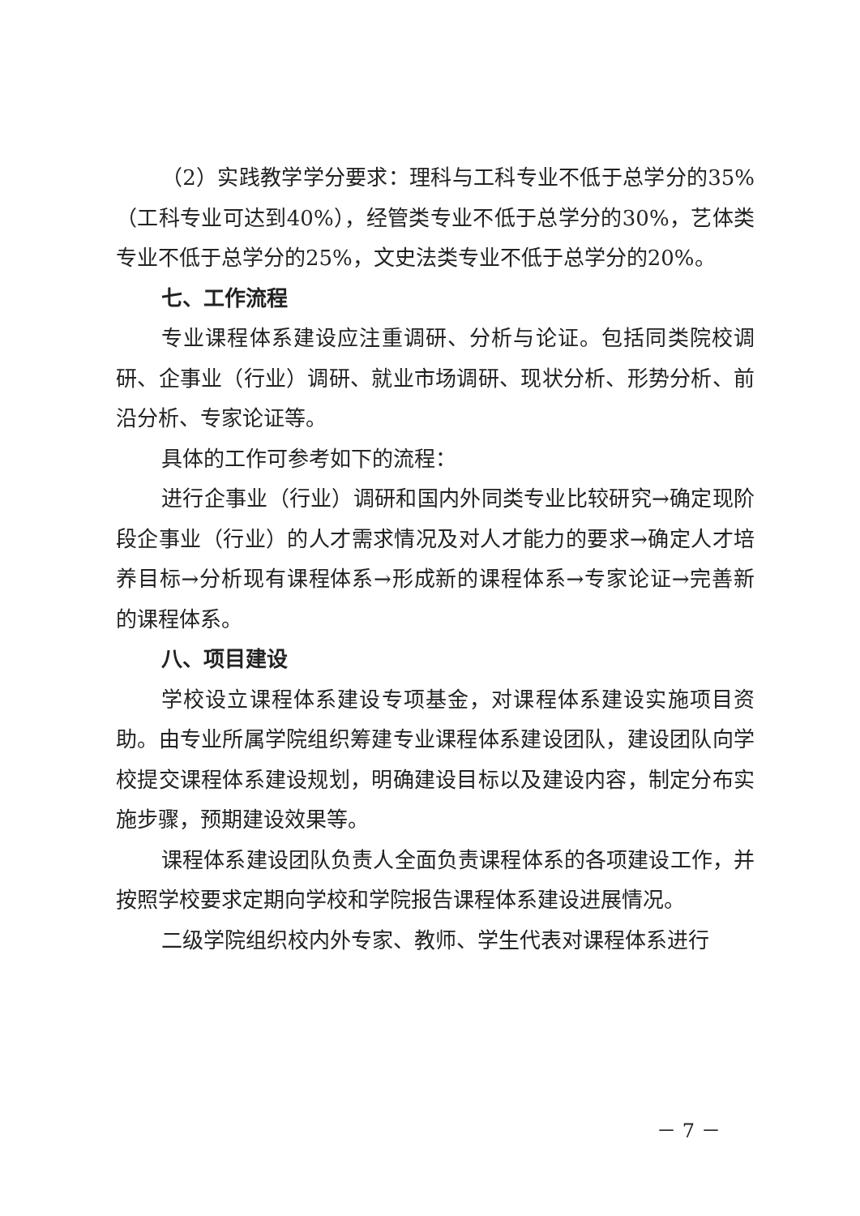（2）实践教学学分要求：理科与工科专业不低于总学分的35%（工科专业可达到40%），经管类专业不低于总学分的30%，艺体类专业不低于总学分的25%，文史法类专业不低于总学分的20%。
七、工作流程
专业课程体系建设应注重调研、分析与论证。包括同类院校调研、企事业（行业）调研、就业市场调研、现状分析、形势分析、前沿分析、专家论证等。
具体的工作可参考如下的流程：
进行企事业（行业）调研和国内外同类专业比较研究→确定现阶段企事业（行业）的人才需求情况及对人才能力的要求→确定人才培养目标→分析现有课程体系→形成新的课程体系→专家论证→完善新的课程体系。
八、项目建设
学校设立课程体系建设专项基金，对课程体系建设实施项目资助。由专业所属学院组织筹建专业课程体系建设团队，建设团队向学校提交课程体系建设规划，明确建设目标以及建设内容，制定分布实施步骤，预期建设效果等。
课程体系建设团队负责人全面负责课程体系的各项建设工作，并按照学校要求定期向学校和学院报告课程体系建设进展情况。
二级学院组织校内外专家、教师、学生代表对课程体系进行
－ 7 －